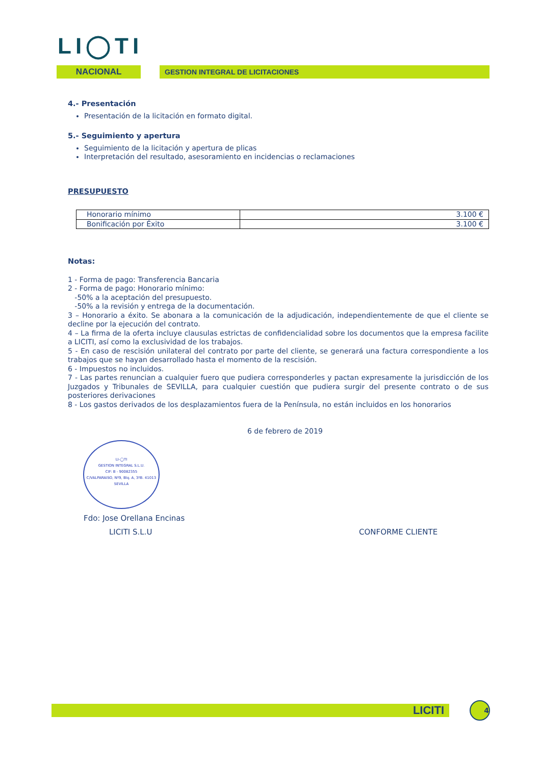LI◯TI
NACIONAL
GESTION INTEGRAL DE LICITACIONES
4.- Presentación
Presentación de la licitación en formato digital.
5.- Seguimiento y apertura
Seguimiento de la licitación y apertura de plicas
Interpretación del resultado, asesoramiento en incidencias o reclamaciones
PRESUPUESTO
| Honorario mínimo | 3.100 € |
| Bonificación por Éxito | 3.100 € |
Notas:
1 - Forma de pago: Transferencia Bancaria
2 - Forma de pago: Honorario mínimo:
-50% a la aceptación del presupuesto.
-50% a la revisión y entrega de la documentación.
3 – Honorario a éxito. Se abonara a la comunicación de la adjudicación, independientemente de que el cliente se decline por la ejecución del contrato.
4 – La firma de la oferta incluye clausulas estrictas de confidencialidad sobre los documentos que la empresa facilite a LICITI, así como la exclusividad de los trabajos.
5 - En caso de rescisión unilateral del contrato por parte del cliente, se generará una factura correspondiente a los trabajos que se hayan desarrollado hasta el momento de la rescisión.
6 - Impuestos no incluidos.
7 - Las partes renuncian a cualquier fuero que pudiera corresponderles y pactan expresamente la jurisdicción de los Juzgados y Tribunales de SEVILLA, para cualquier cuestión que pudiera surgir del presente contrato o de sus posteriores derivaciones
8 - Los gastos derivados de los desplazamientos fuera de la Península, no están incluidos en los honorarios
6 de febrero de 2019
LI-◯TI
GESTION INTEGRAL S.L.U.
CIF: B - 90082355
C/VALPARAISO, Nº9, Blq. A, 3ºB. 41013 SEVILLA
Fdo: Jose Orellana Encinas
LICITI S.L.U CONFORME CLIENTE
LICITI
4